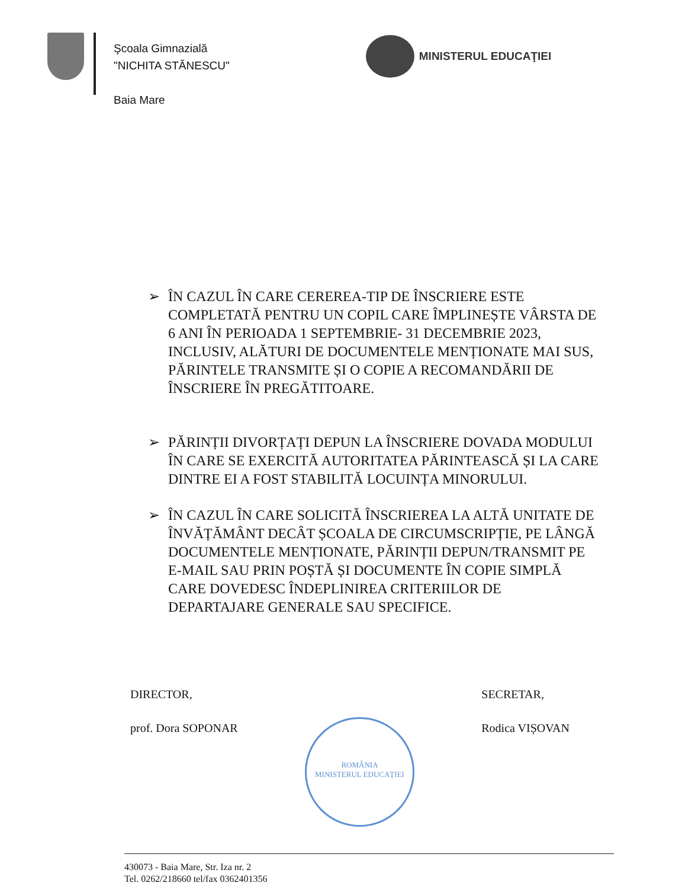Şcoala Gimnazială
"NICHITA STĂNESCU"
Baia Mare
MINISTERUL EDUCAŢIEI
➢ ÎN CAZUL ÎN CARE CEREREA-TIP DE ÎNSCRIERE ESTE COMPLETATĂ PENTRU UN COPIL CARE ÎMPLINEȘTE VÂRSTA DE 6 ANI ÎN PERIOADA 1 SEPTEMBRIE- 31 DECEMBRIE 2023, INCLUSIV, ALĂTURI DE DOCUMENTELE MENȚIONATE MAI SUS, PĂRINTELE TRANSMITE ȘI O COPIE A RECOMANDĂRII DE ÎNSCRIERE ÎN PREGĂTITOARE.
➢ PĂRINȚII DIVORȚAȚI DEPUN LA ÎNSCRIERE DOVADA MODULUI ÎN CARE SE EXERCITĂ AUTORITATEA PĂRINTEASCĂ ȘI LA CARE DINTRE EI A FOST STABILITĂ LOCUINȚA MINORULUI.
➢ ÎN CAZUL ÎN CARE SOLICITĂ ÎNSCRIEREA LA ALTĂ UNITATE DE ÎNVĂȚĂMÂNT DECÂT ȘCOALA DE CIRCUMSCRIPȚIE, PE LÂNGĂ DOCUMENTELE MENȚIONATE, PĂRINȚII DEPUN/TRANSMIT PE E-MAIL SAU PRIN POȘTĂ ȘI DOCUMENTE ÎN COPIE SIMPLĂ CARE DOVEDESC ÎNDEPLINIREA CRITERIILOR DE DEPARTAJARE GENERALE SAU SPECIFICE.
DIRECTOR,
prof. Dora SOPONAR
ROMÂNIA
MINISTERUL EDUCAȚIEI
SECRETAR,
Rodica VIȘOVAN
430073 - Baia Mare, Str. Iza nr. 2
Tel. 0262/218660 tel/fax 0362401356